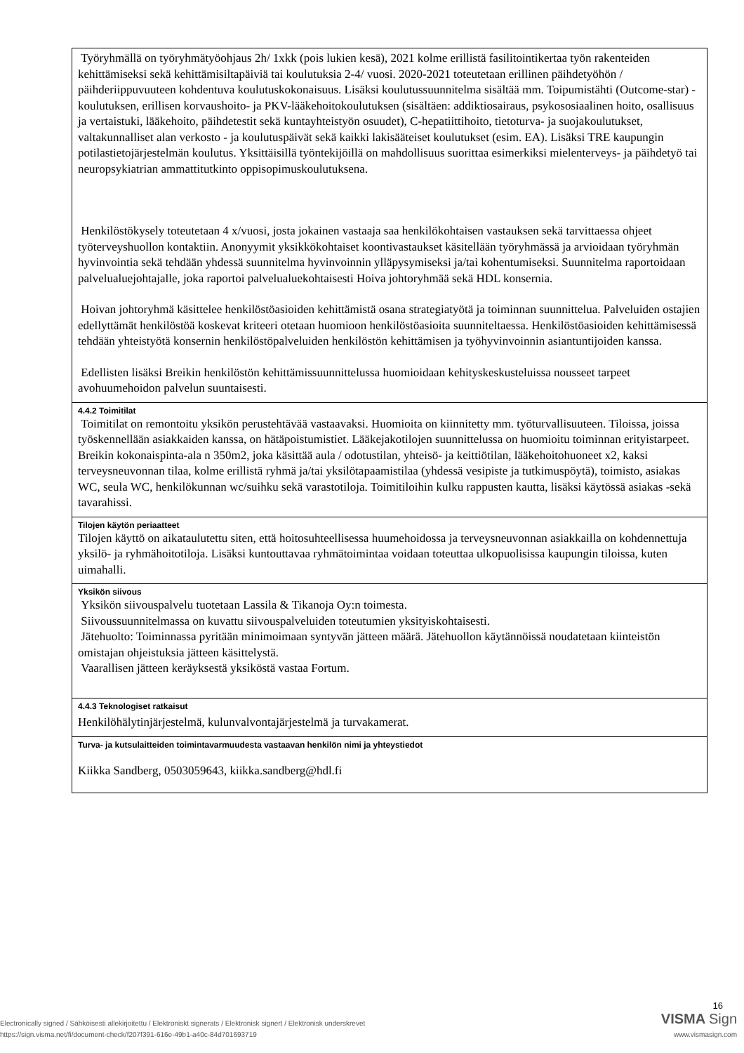| Työryhmällä on työryhmätyöohjaus 2h/ 1xkk (pois lukien kesä), 2021 kolme erillistä fasilitointikertaa työn rakenteiden kehittämiseksi sekä kehittämisiltapäiviä tai koulutuksia 2-4/ vuosi. 2020-2021 toteutetaan erillinen päihdetyöhön / päihderiippuvuuteen kohdentuva koulutuskokonaisuus. Lisäksi koulutussuunnitelma sisältää mm. Toipumistähti (Outcome-star) -koulutuksen, erillisen korvaushoito- ja PKV-lääkehoitokoulutuksen (sisältäen: addiktiosairaus, psykososiaalinen hoito, osallisuus ja vertaistuki, lääkehoito, päihdetestit sekä kuntayhteistyön osuudet), C-hepatiittihoito, tietoturva- ja suojakoulutukset, valtakunnalliset alan verkosto - ja koulutuspäivät sekä kaikki lakisääteiset koulutukset (esim. EA). Lisäksi TRE kaupungin potilastietojärjestelmän koulutus. Yksittäisillä työntekijöillä on mahdollisuus suorittaa esimerkiksi mielenterveys- ja päihdetyö tai neuropsykiatrian ammattitutkinto oppisopimuskoulutuksena. Henkilöstökysely toteutetaan 4 x/vuosi, josta jokainen vastaaja saa henkilökohtaisen vastauksen sekä tarvittaessa ohjeet työterveyshuollon kontaktiin. Anonyymit yksikkökohtaiset koontivastaukset käsitellään työryhmässä ja arvioidaan työryhmän hyvinvointia sekä tehdään yhdessä suunnitelma hyvinvoinnin ylläpysymiseksi ja/tai kohentumiseksi. Suunnitelma raportoidaan palvelualuejohtajalle, joka raportoi palvelualuekohtaisesti Hoiva johtoryhmää sekä HDL konsernia. Hoivan johtoryhmä käsittelee henkilöstöasioiden kehittämistä osana strategiatyötä ja toiminnan suunnittelua. Palveluiden ostajien edellyttämät henkilöstöä koskevat kriteeri otetaan huomioon henkilöstöasioita suunniteltaessa. Henkilöstöasioiden kehittämisessä tehdään yhteistyötä konsernin henkilöstöpalveluiden henkilöstön kehittämisen ja työhyvinvoinnin asiantuntijoiden kanssa. Edellisten lisäksi Breikin henkilöstön kehittämissuunnittelussa huomioidaan kehityskeskusteluissa nousseet tarpeet avohuumehoidon palvelun suuntaisesti. |
| 4.4.2 Toimitilat Toimitilat on remontoitu yksikön perustehtävää vastaavaksi. Huomioita on kiinnitetty mm. työturvallisuuteen. Tiloissa, joissa työskennellään asiakkaiden kanssa, on hätäpoistumistiet. Lääkejakotilojen suunnittelussa on huomioitu toiminnan erityistarpeet. Breikin kokonaispinta-ala n 350m2, joka käsittää aula / odotustilan, yhteisö- ja keittiötilan, lääkehoitohuoneet x2, kaksi terveysneuvonnan tilaa, kolme erillistä ryhmä ja/tai yksilötapaamistilaa (yhdessä vesipiste ja tutkimuspöytä), toimisto, asiakas WC, seula WC, henkilökunnan wc/suihku sekä varastotiloja. Toimitiloihin kulku rappusten kautta, lisäksi käytössä asiakas -sekä tavarahissi. |
| Tilojen käytön periaatteet Tilojen käyttö on aikataulutettu siten, että hoitosuhteellisessa huumehoidossa ja terveysneuvonnan asiakkailla on kohdennettuja yksilö- ja ryhmähoitotiloja. Lisäksi kuntouttavaa ryhmätoimintaa voidaan toteuttaa ulkopuolisissa kaupungin tiloissa, kuten uimahalli. |
| Yksikön siivous Yksikön siivouspalvelu tuotetaan Lassila & Tikanoja Oy:n toimesta. Siivoussuunnitelmassa on kuvattu siivouspalveluiden toteutumien yksityiskohtaisesti. Jätehuolto: Toiminnassa pyritään minimoimaan syntyvän jätteen määrä. Jätehuollon käytännöissä noudatetaan kiinteistön omistajan ohjeistuksia jätteen käsittelystä. Vaarallisen jätteen keräyksestä yksiköstä vastaa Fortum. |
| 4.4.3 Teknologiset ratkaisut Henkilöhälytinjärjestelmä, kulunvalvontajärjestelmä ja turvakamerat. |
| Turva- ja kutsulaitteiden toimintavarmuudesta vastaavan henkilön nimi ja yhteystiedot Kiikka Sandberg, 0503059643, kiikka.sandberg@hdl.fi |
16
VISMA Sign
Electronically signed / Sähköisesti allekirjoitettu / Elektroniskt signerats / Elektronisk signert / Elektronisk underskrevet
https://sign.visma.net/fi/document-check/f207f391-616e-49b1-a40c-84d701693719 www.vismasign.com